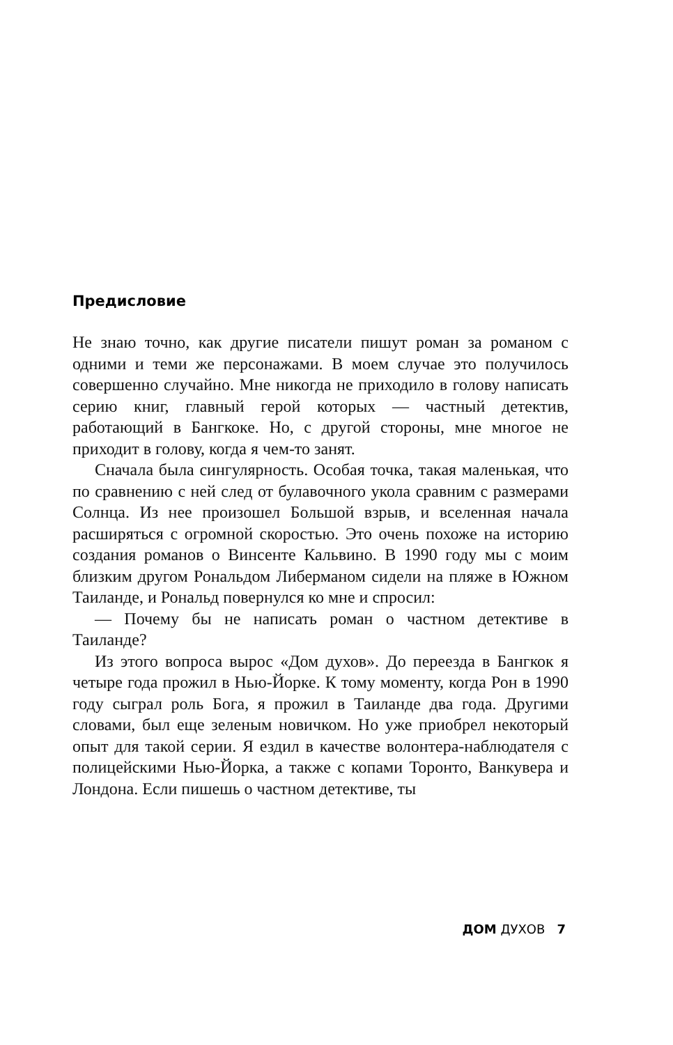Предисловие
Не знаю точно, как другие писатели пишут роман за романом с одними и теми же персонажами. В моем случае это получилось совершенно случайно. Мне никогда не приходило в голову написать серию книг, главный герой которых — частный детектив, работающий в Бангкоке. Но, с другой стороны, мне многое не приходит в голову, когда я чем-то занят.
Сначала была сингулярность. Особая точка, такая маленькая, что по сравнению с ней след от булавочного укола сравним с размерами Солнца. Из нее произошел Большой взрыв, и вселенная начала расширяться с огромной скоростью. Это очень похоже на историю создания романов о Винсенте Кальвино. В 1990 году мы с моим близким другом Рональдом Либерманом сидели на пляже в Южном Таиланде, и Рональд повернулся ко мне и спросил:
— Почему бы не написать роман о частном детективе в Таиланде?
Из этого вопроса вырос «Дом духов». До переезда в Бангкок я четыре года прожил в Нью-Йорке. К тому моменту, когда Рон в 1990 году сыграл роль Бога, я прожил в Таиланде два года. Другими словами, был еще зеленым новичком. Но уже приобрел некоторый опыт для такой серии. Я ездил в качестве волонтера-наблюдателя с полицейскими Нью-Йорка, а также с копами Торонто, Ванкувера и Лондона. Если пишешь о частном детективе, ты
ДОМ ДУХОВ 7